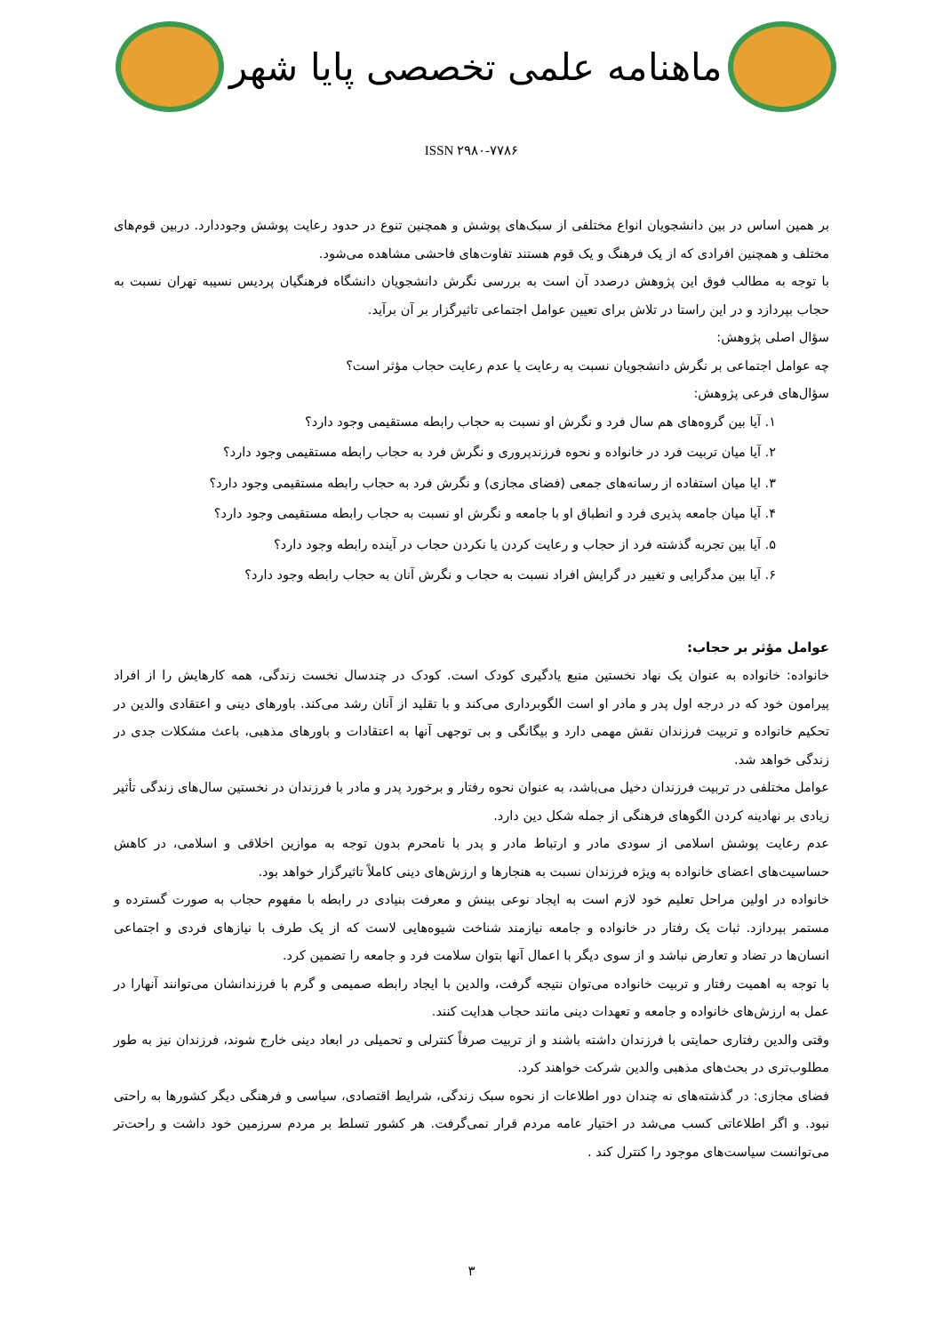ماهنامه علمی تخصصی پایا شهر
ISSN ۲۹۸۰-۷۷۸۶
بر همین اساس در بین دانشجویان انواع مختلفی از سبک‌های پوشش و همچنین تنوع در حدود رعایت پوشش وجوددارد. دربین قوم‌های مختلف و همچنین افرادی که از یک فرهنگ و یک قوم هستند تفاوت‌های فاحشی مشاهده می‌شود.
با توجه به مطالب فوق این پژوهش درصدد آن است به بررسی نگرش دانشجویان دانشگاه فرهنگیان پردیس نسیبه تهران نسبت به حجاب بپردازد و در این راستا در تلاش برای تعیین عوامل اجتماعی تاثیرگزار بر آن برآید.
سؤال اصلی پژوهش:
چه عوامل اجتماعی بر نگرش دانشجویان نسبت به رعایت یا عدم رعایت حجاب مؤثر است؟
سؤال‌های فرعی پژوهش:
۱. آیا بین گروه‌های هم سال فرد و نگرش او نسبت به حجاب رابطه مستقیمی وجود دارد؟
۲. آیا میان تربیت فرد در خانواده و نحوه فرزندپروری و نگرش فرد به حجاب رابطه مستقیمی وجود دارد؟
۳. ایا میان استفاده از رسانه‌های جمعی (فضای مجازی) و نگرش فرد به حجاب رابطه مستقیمی وجود دارد؟
۴. آیا میان جامعه پذیری فرد و انطباق او با جامعه و نگرش او نسبت به حجاب رابطه مستقیمی وجود دارد؟
۵. آیا بین تجربه گذشته فرد از حجاب و رعایت کردن یا نکردن حجاب در آینده رابطه وجود دارد؟
۶. آیا بین مدگرایی و تغییر در گرایش افراد نسبت به حجاب و نگرش آنان به حجاب رابطه وجود دارد؟
عوامل مؤثر بر حجاب:
خانواده: خانواده به عنوان یک نهاد نخستین منبع یادگیری کودک است. کودک در چندسال نخست زندگی، همه کارهایش را از افراد پیرامون خود که در درجه اول پدر و مادر او است الگوبرداری می‌کند و با تقلید از آنان رشد می‌کند. باورهای دینی و اعتقادی والدین در تحکیم خانواده و تربیت فرزندان نقش مهمی دارد و بیگانگی و بی توجهی آنها به اعتقادات و باورهای مذهبی، باعث مشکلات جدی در زندگی خواهد شد.
عوامل مختلفی در تربیت فرزندان دخیل می‌باشد، به عنوان نحوه رفتار و برخورد پدر و مادر با فرزندان در نخستین سال‌های زندگی تأثیر زیادی بر نهادینه کردن الگوهای فرهنگی از جمله شکل دین دارد.
عدم رعایت پوشش اسلامی از سودی مادر و ارتباط مادر و پدر با نامحرم بدون توجه به موازین اخلاقی و اسلامی، در کاهش حساسیت‌های اعضای خانواده به ویژه فرزندان نسبت به هنجارها و ارزش‌های دینی کاملاً تاثیرگزار خواهد بود.
خانواده در اولین مراحل تعلیم خود لازم است به ایجاد نوعی بینش و معرفت بنیادی در رابطه با مفهوم حجاب به صورت گسترده و مستمر بپردازد. ثبات یک رفتار در خانواده و جامعه نیازمند شناخت شیوه‌هایی لاست که از یک طرف با نیازهای فردی و اجتماعی انسان‌ها در تضاد و تعارض نباشد و از سوی دیگر با اعمال آنها بتوان سلامت فرد و جامعه را تضمین کرد.
با توجه به اهمیت رفتار و تربیت خانواده می‌توان نتیجه گرفت، والدین با ایجاد رابطه صمیمی و گرم با فرزندانشان می‌توانند آنهارا در عمل به ارزش‌های خانواده و جامعه و تعهدات دینی مانند حجاب هدایت کنند.
وقتی والدین رفتاری حمایتی با فرزندان داشته باشند و از تربیت صرفاً کنترلی و تحمیلی در ابعاد دینی خارج شوند، فرزندان نیز به طور مطلوب‌تری در بحث‌های مذهبی والدین شرکت خواهند کرد.
فضای مجازی: در گذشته‌های نه چندان دور اطلاعات از نحوه سبک زندگی، شرایط اقتصادی، سیاسی و فرهنگی دیگر کشورها به راحتی نبود. و اگر اطلاعاتی کسب می‌شد در اختیار عامه مردم قرار نمی‌گرفت. هر کشور تسلط بر مردم سرزمین خود داشت و راحت‌تر می‌توانست سیاست‌های موجود را کنترل کند .
۳